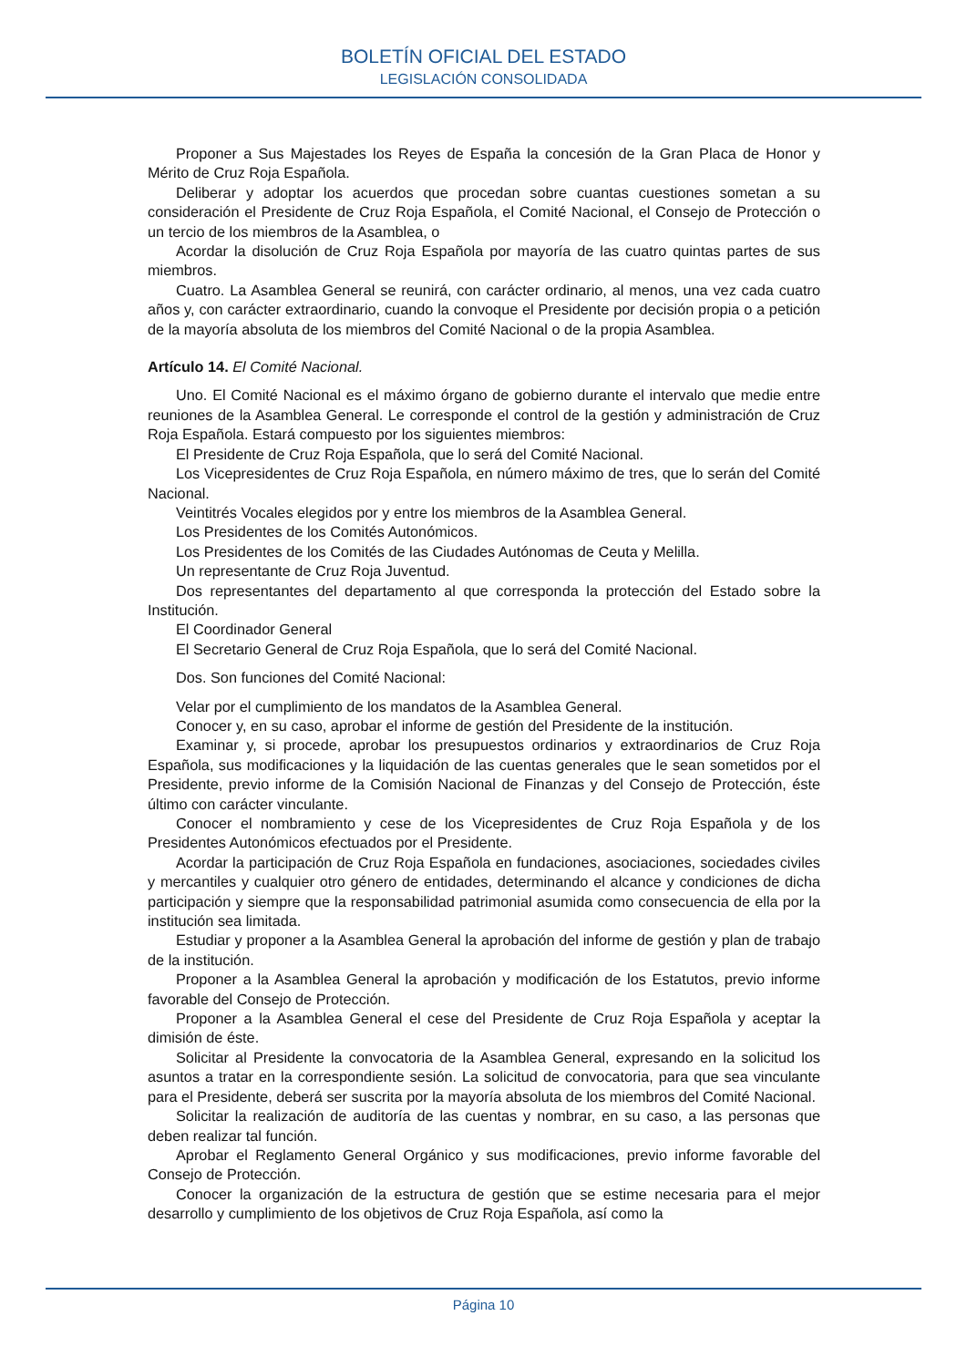BOLETÍN OFICIAL DEL ESTADO
LEGISLACIÓN CONSOLIDADA
Proponer a Sus Majestades los Reyes de España la concesión de la Gran Placa de Honor y Mérito de Cruz Roja Española.
Deliberar y adoptar los acuerdos que procedan sobre cuantas cuestiones sometan a su consideración el Presidente de Cruz Roja Española, el Comité Nacional, el Consejo de Protección o un tercio de los miembros de la Asamblea, o
Acordar la disolución de Cruz Roja Española por mayoría de las cuatro quintas partes de sus miembros.
Cuatro. La Asamblea General se reunirá, con carácter ordinario, al menos, una vez cada cuatro años y, con carácter extraordinario, cuando la convoque el Presidente por decisión propia o a petición de la mayoría absoluta de los miembros del Comité Nacional o de la propia Asamblea.
Artículo 14. El Comité Nacional.
Uno. El Comité Nacional es el máximo órgano de gobierno durante el intervalo que medie entre reuniones de la Asamblea General. Le corresponde el control de la gestión y administración de Cruz Roja Española. Estará compuesto por los siguientes miembros:
El Presidente de Cruz Roja Española, que lo será del Comité Nacional.
Los Vicepresidentes de Cruz Roja Española, en número máximo de tres, que lo serán del Comité Nacional.
Veintitrés Vocales elegidos por y entre los miembros de la Asamblea General.
Los Presidentes de los Comités Autonómicos.
Los Presidentes de los Comités de las Ciudades Autónomas de Ceuta y Melilla.
Un representante de Cruz Roja Juventud.
Dos representantes del departamento al que corresponda la protección del Estado sobre la Institución.
El Coordinador General
El Secretario General de Cruz Roja Española, que lo será del Comité Nacional.
Dos. Son funciones del Comité Nacional:
Velar por el cumplimiento de los mandatos de la Asamblea General.
Conocer y, en su caso, aprobar el informe de gestión del Presidente de la institución.
Examinar y, si procede, aprobar los presupuestos ordinarios y extraordinarios de Cruz Roja Española, sus modificaciones y la liquidación de las cuentas generales que le sean sometidos por el Presidente, previo informe de la Comisión Nacional de Finanzas y del Consejo de Protección, éste último con carácter vinculante.
Conocer el nombramiento y cese de los Vicepresidentes de Cruz Roja Española y de los Presidentes Autonómicos efectuados por el Presidente.
Acordar la participación de Cruz Roja Española en fundaciones, asociaciones, sociedades civiles y mercantiles y cualquier otro género de entidades, determinando el alcance y condiciones de dicha participación y siempre que la responsabilidad patrimonial asumida como consecuencia de ella por la institución sea limitada.
Estudiar y proponer a la Asamblea General la aprobación del informe de gestión y plan de trabajo de la institución.
Proponer a la Asamblea General la aprobación y modificación de los Estatutos, previo informe favorable del Consejo de Protección.
Proponer a la Asamblea General el cese del Presidente de Cruz Roja Española y aceptar la dimisión de éste.
Solicitar al Presidente la convocatoria de la Asamblea General, expresando en la solicitud los asuntos a tratar en la correspondiente sesión. La solicitud de convocatoria, para que sea vinculante para el Presidente, deberá ser suscrita por la mayoría absoluta de los miembros del Comité Nacional.
Solicitar la realización de auditoría de las cuentas y nombrar, en su caso, a las personas que deben realizar tal función.
Aprobar el Reglamento General Orgánico y sus modificaciones, previo informe favorable del Consejo de Protección.
Conocer la organización de la estructura de gestión que se estime necesaria para el mejor desarrollo y cumplimiento de los objetivos de Cruz Roja Española, así como la
Página 10